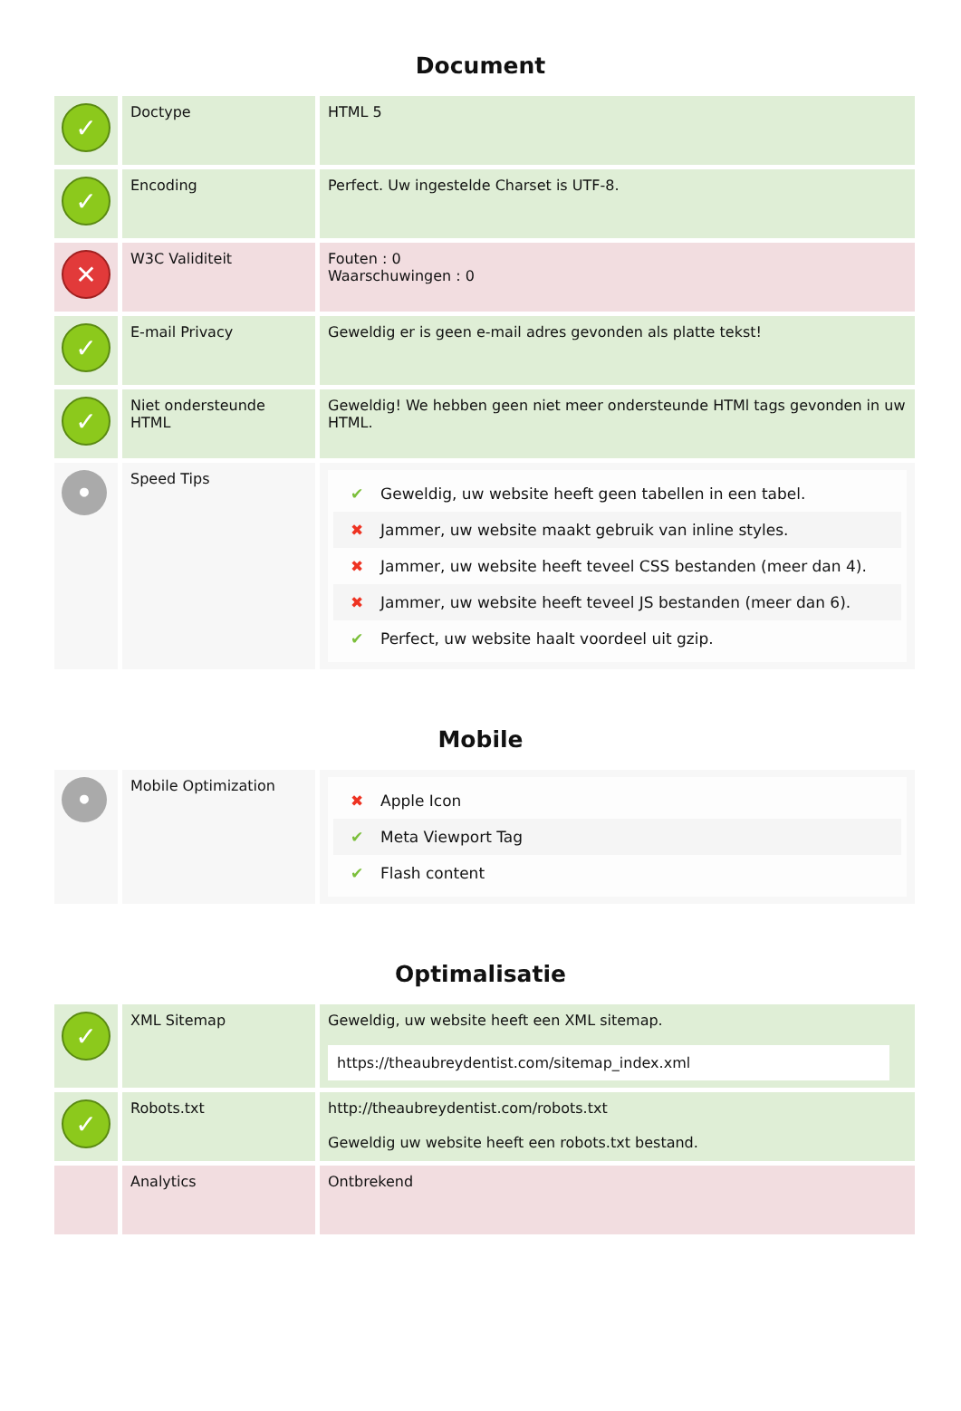Document
| ✓ | Doctype | HTML 5 |
| ✓ | Encoding | Perfect. Uw ingestelde Charset is UTF-8. |
| ✕ | W3C Validiteit | Fouten : 0 Waarschuwingen : 0 |
| ✓ | E-mail Privacy | Geweldig er is geen e-mail adres gevonden als platte tekst! |
| ✓ | Niet ondersteunde HTML | Geweldig! We hebben geen niet meer ondersteunde HTMl tags gevonden in uw HTML. |
| • | Speed Tips | ✔ Geweldig, uw website heeft geen tabellen in een tabel. ✖ Jammer, uw website maakt gebruik van inline styles. ✖ Jammer, uw website heeft teveel CSS bestanden (meer dan 4). ✖ Jammer, uw website heeft teveel JS bestanden (meer dan 6). ✔ Perfect, uw website haalt voordeel uit gzip. |
Mobile
| • | Mobile Optimization | ✖ Apple Icon ✔ Meta Viewport Tag ✔ Flash content |
Optimalisatie
| ✓ | XML Sitemap | Geweldig, uw website heeft een XML sitemap. https://theaubreydentist.com/sitemap_index.xml |
| ✓ | Robots.txt | http://theaubreydentist.com/robots.txt Geweldig uw website heeft een robots.txt bestand. |
| | Analytics | Ontbrekend |